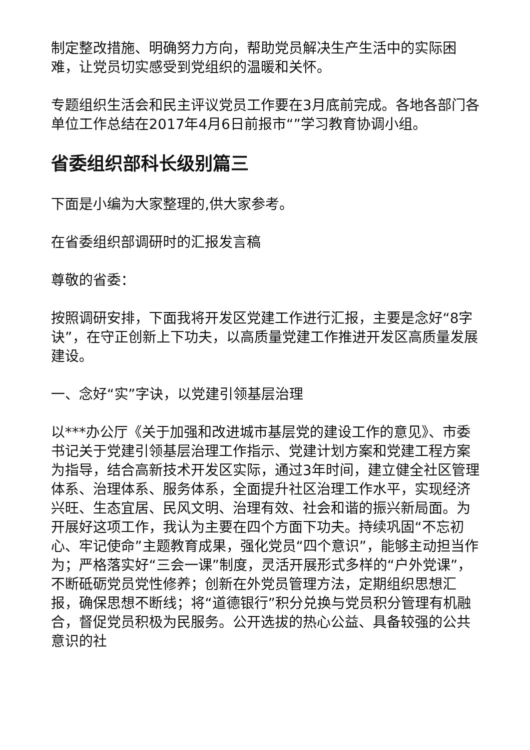制定整改措施、明确努力方向，帮助党员解决生产生活中的实际困难，让党员切实感受到党组织的温暖和关怀。
专题组织生活会和民主评议党员工作要在3月底前完成。各地各部门各单位工作总结在2017年4月6日前报市“”学习教育协调小组。
省委组织部科长级别篇三
下面是小编为大家整理的,供大家参考。
在省委组织部调研时的汇报发言稿
尊敬的省委：
按照调研安排，下面我将开发区党建工作进行汇报，主要是念好“8字诀”，在守正创新上下功夫，以高质量党建工作推进开发区高质量发展建设。
一、念好“实”字诀，以党建引领基层治理
以***办公厅《关于加强和改进城市基层党的建设工作的意见》、市委书记关于党建引领基层治理工作指示、党建计划方案和党建工程方案为指导，结合高新技术开发区实际，通过3年时间，建立健全社区管理体系、治理体系、服务体系，全面提升社区治理工作水平，实现经济兴旺、生态宜居、民风文明、治理有效、社会和谐的振兴新局面。为开展好这项工作，我认为主要在四个方面下功夫。持续巩固“不忘初心、牢记使命”主题教育成果，强化党员“四个意识”，能够主动担当作为；严格落实好“三会一课”制度，灵活开展形式多样的“户外党课”，不断砥砺党员党性修养；创新在外党员管理方法，定期组织思想汇报，确保思想不断线；将“道德银行”积分兑换与党员积分管理有机融合，督促党员积极为民服务。公开选拔的热心公益、具备较强的公共意识的社